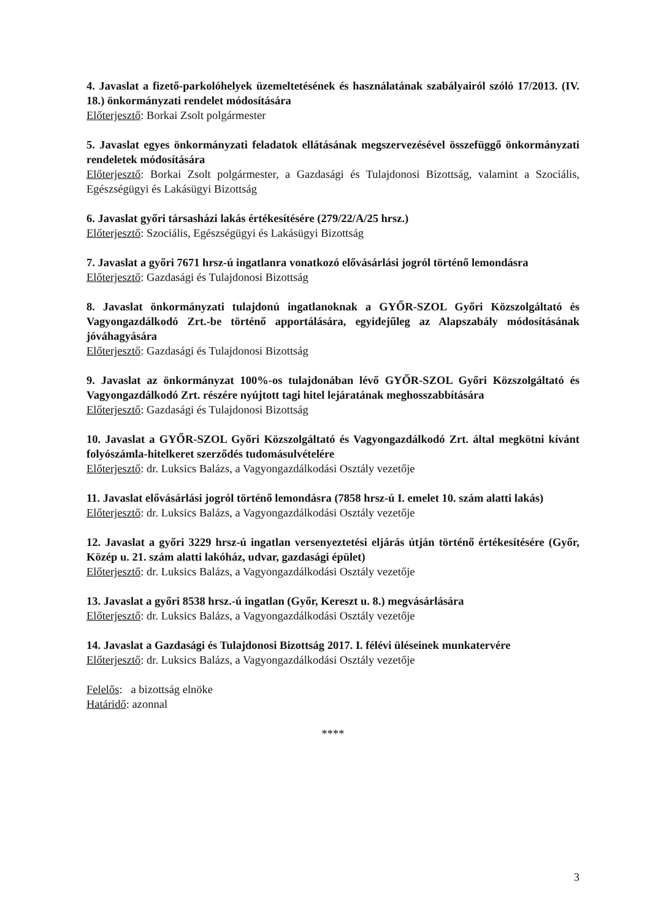4. Javaslat a fizető-parkolóhelyek üzemeltetésének és használatának szabályairól szóló 17/2013. (IV. 18.) önkormányzati rendelet módosítására
Előterjesztő: Borkai Zsolt polgármester
5. Javaslat egyes önkormányzati feladatok ellátásának megszervezésével összefüggő önkormányzati rendeletek módosítására
Előterjesztő: Borkai Zsolt polgármester, a Gazdasági és Tulajdonosi Bizottság, valamint a Szociális, Egészségügyi és Lakásügyi Bizottság
6. Javaslat győri társasházi lakás értékesítésére (279/22/A/25 hrsz.)
Előterjesztő: Szociális, Egészségügyi és Lakásügyi Bizottság
7. Javaslat a győri 7671 hrsz-ú ingatlanra vonatkozó elővásárlási jogról történő lemondásra
Előterjesztő: Gazdasági és Tulajdonosi Bizottság
8. Javaslat önkormányzati tulajdonú ingatlanoknak a GYŐR-SZOL Győri Közszolgáltató és Vagyongazdálkodó Zrt.-be történő apportálására, egyidejűleg az Alapszabály módosításának jóváhagyására
Előterjesztő: Gazdasági és Tulajdonosi Bizottság
9. Javaslat az önkormányzat 100%-os tulajdonában lévő GYŐR-SZOL Győri Közszolgáltató és Vagyongazdálkodó Zrt. részére nyújtott tagi hitel lejáratának meghosszabbítására
Előterjesztő: Gazdasági és Tulajdonosi Bizottság
10. Javaslat a GYŐR-SZOL Győri Közszolgáltató és Vagyongazdálkodó Zrt. által megkötni kívánt folyószámla-hitelkeret szerződés tudomásulvételére
Előterjesztő: dr. Luksics Balázs, a Vagyongazdálkodási Osztály vezetője
11. Javaslat elővásárlási jogról történő lemondásra (7858 hrsz-ú I. emelet 10. szám alatti lakás)
Előterjesztő: dr. Luksics Balázs, a Vagyongazdálkodási Osztály vezetője
12. Javaslat a győri 3229 hrsz-ú ingatlan versenyeztetési eljárás útján történő értékesítésére (Győr, Közép u. 21. szám alatti lakóház, udvar, gazdasági épület)
Előterjesztő: dr. Luksics Balázs, a Vagyongazdálkodási Osztály vezetője
13. Javaslat a győri 8538 hrsz.-ú ingatlan (Győr, Kereszt u. 8.) megvásárlására
Előterjesztő: dr. Luksics Balázs, a Vagyongazdálkodási Osztály vezetője
14. Javaslat a Gazdasági és Tulajdonosi Bizottság 2017. I. félévi üléseinek munkatervére
Előterjesztő: dr. Luksics Balázs, a Vagyongazdálkodási Osztály vezetője
Felelős: a bizottság elnöke
Határidő: azonnal
****
3